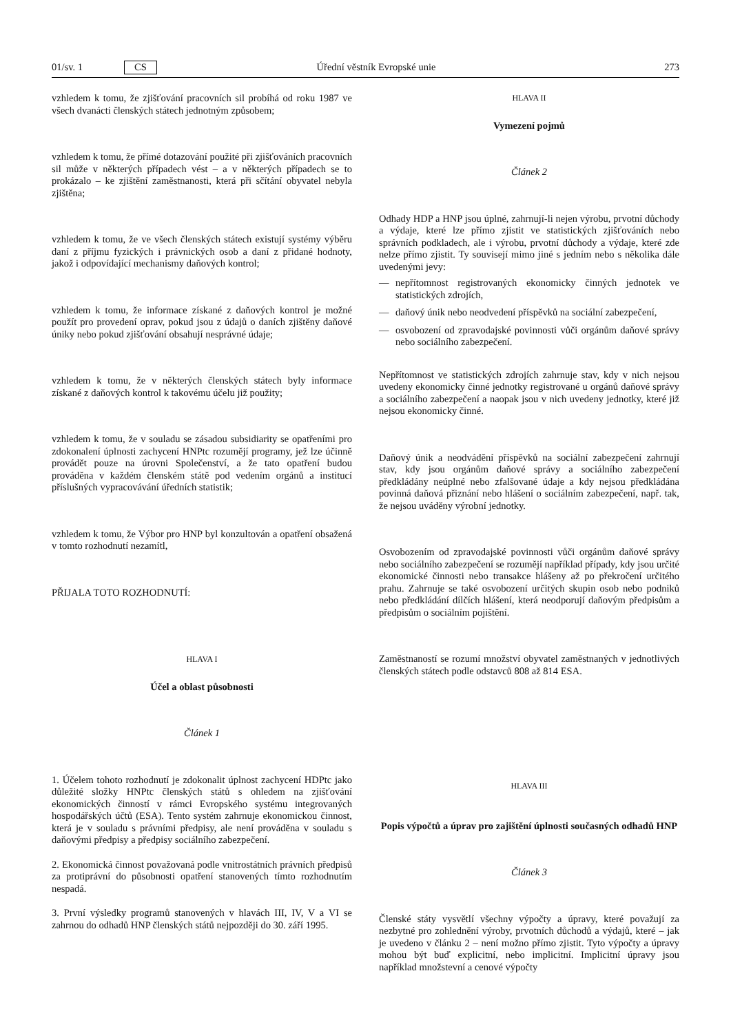01/sv. 1 CS Úřední věstník Evropské unie 273
vzhledem k tomu, že zjišťování pracovních sil probíhá od roku 1987 ve všech dvanácti členských státech jednotným způsobem;
vzhledem k tomu, že přímé dotazování použité při zjišťováních pracovních sil může v některých případech vést – a v některých případech se to prokázalo – ke zjištění zaměstnanosti, která při sčítání obyvatel nebyla zjištěna;
vzhledem k tomu, že ve všech členských státech existují systémy výběru daní z příjmu fyzických i právnických osob a daní z přidané hodnoty, jakož i odpovídající mechanismy daňových kontrol;
vzhledem k tomu, že informace získané z daňových kontrol je možné použít pro provedení oprav, pokud jsou z údajů o daních zjištěny daňové úniky nebo pokud zjišťování obsahují nesprávné údaje;
vzhledem k tomu, že v některých členských státech byly informace získané z daňových kontrol k takovému účelu již použity;
vzhledem k tomu, že v souladu se zásadou subsidiarity se opatřeními pro zdokonalení úplnosti zachycení HNPtc rozumějí programy, jež lze účinně provádět pouze na úrovni Společenství, a že tato opatření budou prováděna v každém členském státě pod vedením orgánů a institucí příslušných vypracovávání úředních statistik;
vzhledem k tomu, že Výbor pro HNP byl konzultován a opatření obsažená v tomto rozhodnutí nezamítl,
PŘIJALA TOTO ROZHODNUTÍ:
HLAVA I
Účel a oblast působnosti
Článek 1
1. Účelem tohoto rozhodnutí je zdokonalit úplnost zachycení HDPtc jako důležité složky HNPtc členských států s ohledem na zjišťování ekonomických činností v rámci Evropského systému integrovaných hospodářských účtů (ESA). Tento systém zahrnuje ekonomickou činnost, která je v souladu s právními předpisy, ale není prováděna v souladu s daňovými předpisy a předpisy sociálního zabezpečení.
2. Ekonomická činnost považovaná podle vnitrostátních právních předpisů za protiprávní do působnosti opatření stanovených tímto rozhodnutím nespadá.
3. První výsledky programů stanovených v hlavách III, IV, V a VI se zahrnou do odhadů HNP členských států nejpozději do 30. září 1995.
HLAVA II
Vymezení pojmů
Článek 2
Odhady HDP a HNP jsou úplné, zahrnují-li nejen výrobu, prvotní důchody a výdaje, které lze přímo zjistit ve statistických zjišťováních nebo správních podkladech, ale i výrobu, prvotní důchody a výdaje, které zde nelze přímo zjistit. Ty souvisejí mimo jiné s jedním nebo s několika dále uvedenými jevy:
— nepřítomnost registrovaných ekonomicky činných jednotek ve statistických zdrojích,
— daňový únik nebo neodvedení příspěvků na sociální zabezpečení,
— osvobození od zpravodajské povinnosti vůči orgánům daňové správy nebo sociálního zabezpečení.
Nepřítomnost ve statistických zdrojích zahrnuje stav, kdy v nich nejsou uvedeny ekonomicky činné jednotky registrované u orgánů daňové správy a sociálního zabezpečení a naopak jsou v nich uvedeny jednotky, které již nejsou ekonomicky činné.
Daňový únik a neodvádění příspěvků na sociální zabezpečení zahrnují stav, kdy jsou orgánům daňové správy a sociálního zabezpečení předkládány neúplné nebo zfalšované údaje a kdy nejsou předkládána povinná daňová přiznání nebo hlášení o sociálním zabezpečení, např. tak, že nejsou uváděny výrobní jednotky.
Osvobozením od zpravodajské povinnosti vůči orgánům daňové správy nebo sociálního zabezpečení se rozumějí například případy, kdy jsou určité ekonomické činnosti nebo transakce hlášeny až po překročení určitého prahu. Zahrnuje se také osvobození určitých skupin osob nebo podniků nebo předkládání dílčích hlášení, která neodporují daňovým předpisům a předpisům o sociálním pojištění.
Zaměstnaností se rozumí množství obyvatel zaměstnaných v jednotlivých členských státech podle odstavců 808 až 814 ESA.
HLAVA III
Popis výpočtů a úprav pro zajištění úplnosti současných odhadů HNP
Článek 3
Členské státy vysvětlí všechny výpočty a úpravy, které považují za nezbytné pro zohlednění výroby, prvotních důchodů a výdajů, které – jak je uvedeno v článku 2 – není možno přímo zjistit. Tyto výpočty a úpravy mohou být buď explicitní, nebo implicitní. Implicitní úpravy jsou například množstevní a cenové výpočty